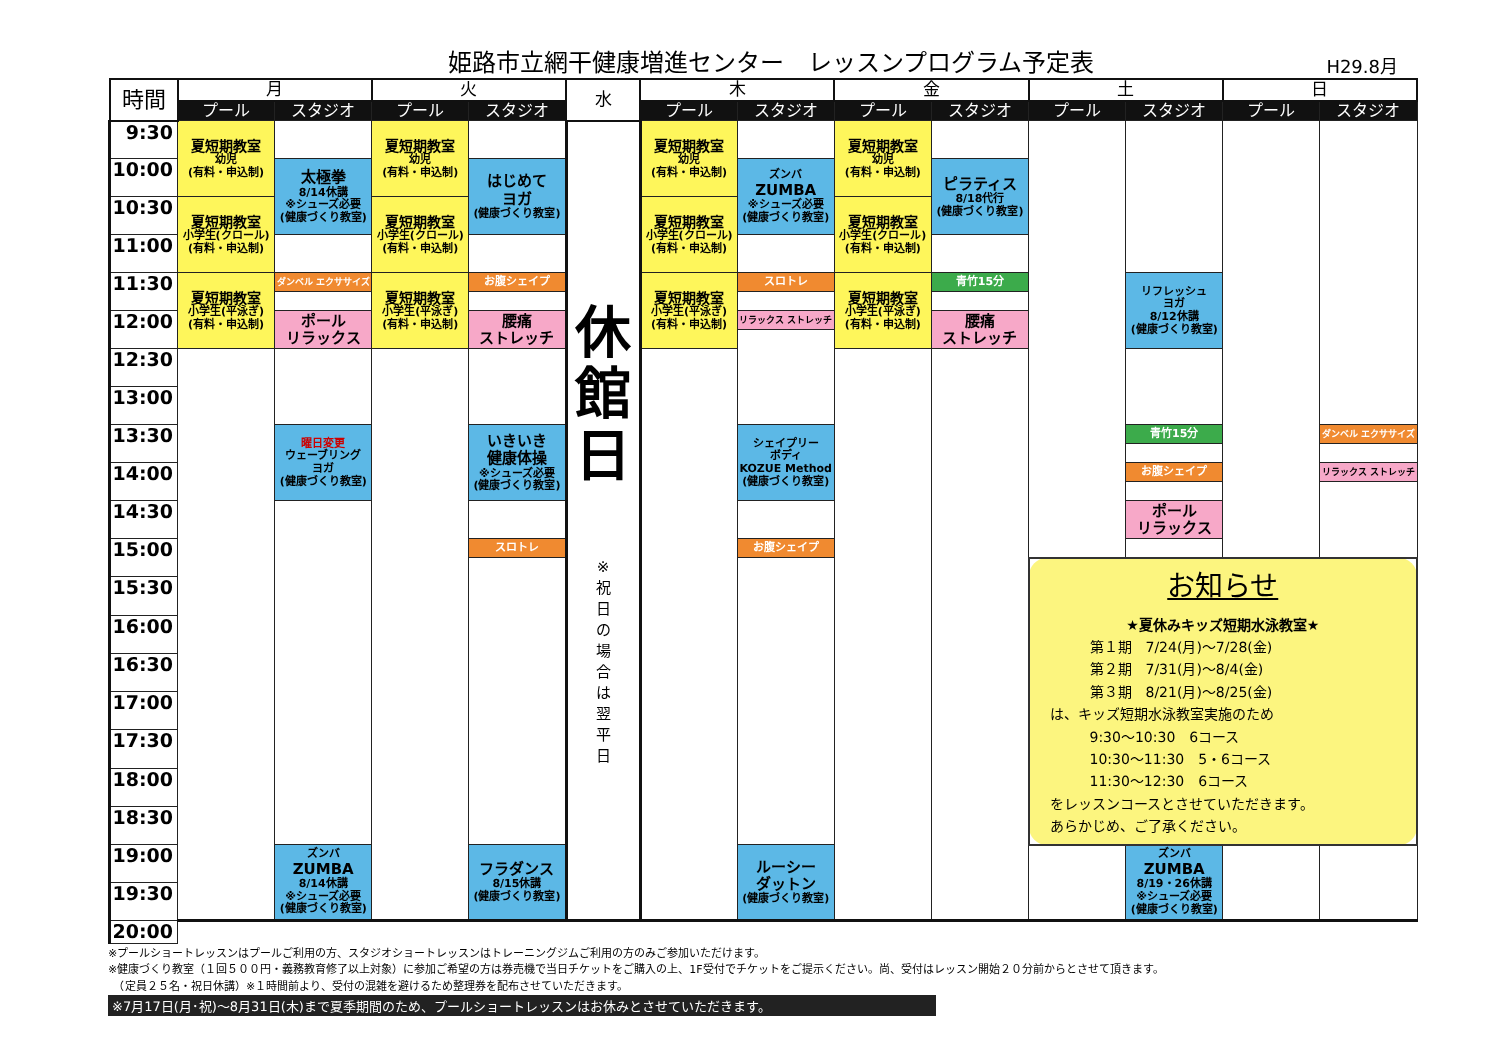姫路市立網干健康増進センター　レッスンプログラム予定表
H29.8月
| 時間 | 月 | | 火 | | 水 | 木 | | 金 | | 土 | | 日 | |
| --- | --- | --- | --- | --- | --- | --- | --- | --- | --- | --- | --- | --- | --- |
| | プール | スタジオ | プール | スタジオ | | プール | スタジオ | プール | スタジオ | プール | スタジオ | プール | スタジオ |
| 9:30 | 夏短期教室 幼児 (有料・申込制) | | 夏短期教室 幼児 (有料・申込制) | | 休 館 日 ※ 祝 日 の 場 合 は 翌 平 日 | 夏短期教室 幼児 (有料・申込制) | | 夏短期教室 幼児 (有料・申込制) | | | | | |
| 10:00 | | 太極拳 8/14休講 ※シューズ必要 (健康づくり教室) | | はじめて ヨガ (健康づくり教室) | | | ズンバ ZUMBA ※シューズ必要 (健康づくり教室) | | ピラティス 8/18代行 (健康づくり教室) | | | | |
| 10:30 | 夏短期教室 小学生(クロール) (有料・申込制) | | 夏短期教室 小学生(クロール) (有料・申込制) | | | 夏短期教室 小学生(クロール) (有料・申込制) | | 夏短期教室 小学生(クロール) (有料・申込制) | | | | | |
| 11:00 | | | | | | | | | | | | | |
| 11:30 | 夏短期教室 小学生(平泳ぎ) (有料・申込制) | ダンベル エクササイズ | 夏短期教室 小学生(平泳ぎ) (有料・申込制) | お腹シェイプ | | 夏短期教室 小学生(平泳ぎ) (有料・申込制) | スロトレ | 夏短期教室 小学生(平泳ぎ) (有料・申込制) | 青竹15分 | | リフレッシュ ヨガ 8/12休講 (健康づくり教室) | | |
| 12:00 | | ポール リラックス | | 腰痛 ストレッチ | | | リラックス ストレッチ | | 腰痛 ストレッチ | | | | |
| 12:30 | | | | | | | | | | | | | |
| 13:00 | | | | | | | | | | | | | |
| 13:30 | | 曜日変更 ウェーブリング ヨガ (健康づくり教室) | | いきいき 健康体操 ※シューズ必要 (健康づくり教室) | | | シェイプリー ボディ KOZUE Method (健康づくり教室) | | | | 青竹15分 | | ダンベル エクササイズ |
| 14:00 | | | | | | | | | | | お腹シェイプ | | リラックス ストレッチ |
| 14:30 | | | | | | | | | | | ポール リラックス | | |
| 15:00 | | | | スロトレ | | | お腹シェイプ | | | | | | |
| | | | | | | | | | | お知らせ ★夏休みキッズ短期水泳教室★ 第１期 7/24(月)～7/28(金) 第２期 7/31(月)～8/4(金) 第３期 8/21(月)～8/25(金) は、キッズ短期水泳教室実施のため 9:30～10:30 6コース 10:30～11:30 5・6コース 11:30～12:30 6コース をレッスンコースとさせていただきます。 あらかじめ、ご了承ください。 | | | |
| 15:30 | | | | | | | | | | | | | |
| 16:00 | | | | | | | | | | | | | |
| 16:30 | | | | | | | | | | | | | |
| 17:00 | | | | | | | | | | | | | |
| 17:30 | | | | | | | | | | | | | |
| 18:00 | | | | | | | | | | | | | |
| 18:30 | | | | | | | | | | | | | |
| 19:00 | | ズンバ ZUMBA 8/14休講 ※シューズ必要 (健康づくり教室) | | フラダンス 8/15休講 (健康づくり教室) | | | ルーシー ダットン (健康づくり教室) | | | | ズンバ ZUMBA 8/19・26休講 ※シューズ必要 (健康づくり教室) | | |
| 19:30 | | | | | | | | | | | | | |
| 20:00 | | | | | | | | | | | | | |
※プールショートレッスンはプールご利用の方、スタジオショートレッスンはトレーニングジムご利用の方のみご参加いただけます。
※健康づくり教室（１回５００円・義務教育修了以上対象）に参加ご希望の方は券売機で当日チケットをご購入の上、1F受付でチケットをご提示ください。尚、受付はレッスン開始２０分前からとさせて頂きます。
　（定員２５名・祝日休講）※１時間前より、受付の混雑を避けるため整理券を配布させていただきます。
※7月17日(月･祝)～8月31日(木)まで夏季期間のため、プールショートレッスンはお休みとさせていただきます。